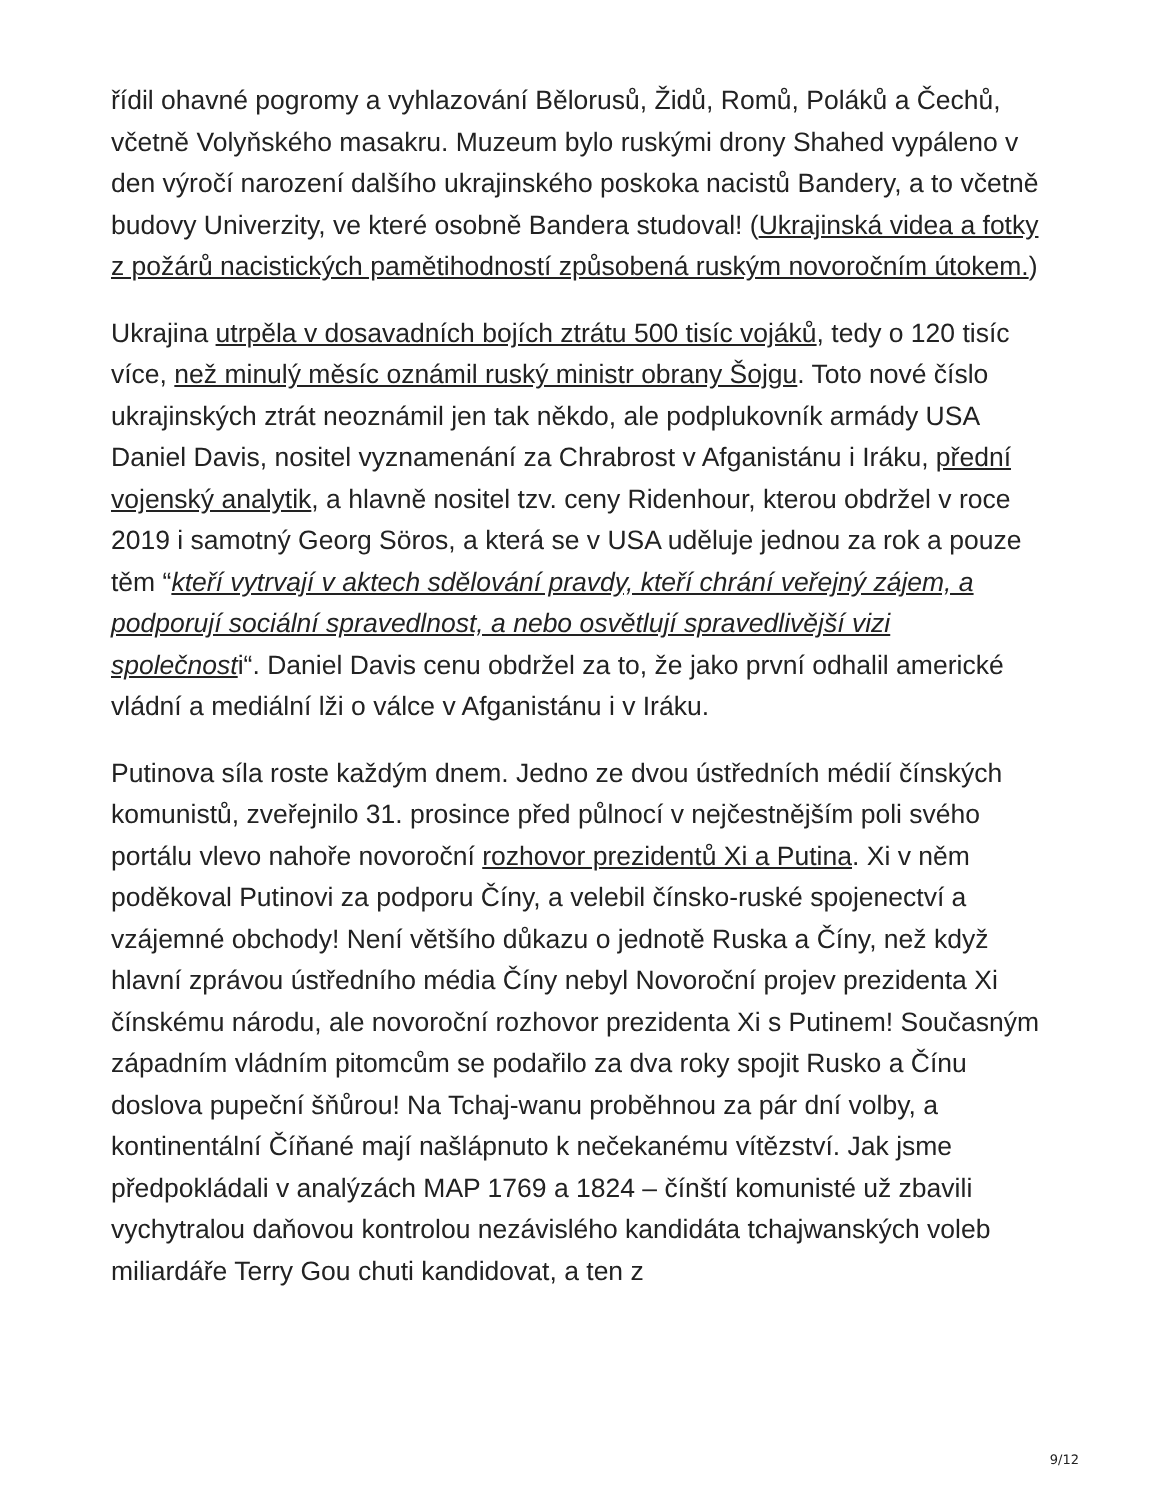řídil ohavné pogromy a vyhlazování Bělorusů, Židů, Romů, Poláků a Čechů, včetně Volyňského masakru. Muzeum bylo ruskými drony Shahed vypáleno v den výročí narození dalšího ukrajinského poskoka nacistů Bandery, a to včetně budovy Univerzity, ve které osobně Bandera studoval! (Ukrajinská videa a fotky z požárů nacistických pamětihodností způsobená ruským novoročním útokem.)
Ukrajina utrpěla v dosavadních bojích ztrátu 500 tisíc vojáků, tedy o 120 tisíc více, než minulý měsíc oznámil ruský ministr obrany Šojgu. Toto nové číslo ukrajinských ztrát neoznámil jen tak někdo, ale podplukovník armády USA Daniel Davis, nositel vyznamenání za Chrabrost v Afganistánu i Iráku, přední vojenský analytik, a hlavně nositel tzv. ceny Ridenhour, kterou obdržel v roce 2019 i samotný Georg Söros, a která se v USA uděluje jednou za rok a pouze těm “kteří vytrvají v aktech sdělování pravdy, kteří chrání veřejný zájem, a podporují sociální spravedlnost, a nebo osvětlují spravedlivější vizi společnosti“. Daniel Davis cenu obdržel za to, že jako první odhalil americké vládní a mediální lži o válce v Afganistánu i v Iráku.
Putinova síla roste každým dnem. Jedno ze dvou ústředních médií čínských komunistů, zveřejnilo 31. prosince před půlnocí v nejčestnějším poli svého portálu vlevo nahoře novoroční rozhovor prezidentů Xi a Putina. Xi v něm poděkoval Putinovi za podporu Číny, a velebil čínsko-ruské spojenectví a vzájemné obchody! Není většího důkazu o jednotě Ruska a Číny, než když hlavní zprávou ústředního média Číny nebyl Novoroční projev prezidenta Xi čínskému národu, ale novoroční rozhovor prezidenta Xi s Putinem! Současným západním vládním pitomcům se podařilo za dva roky spojit Rusko a Čínu doslova pupeční šňůrou! Na Tchaj-wanu proběhnou za pár dní volby, a kontinentální Číňané mají našlápnuto k nečekanému vítězství. Jak jsme předpokládali v analýzách MAP 1769 a 1824 – čínští komunisté už zbavili vychytralou daňovou kontrolou nezávislého kandidáta tchajwanských voleb miliardáře Terry Gou chuti kandidovat, a ten z
9/12